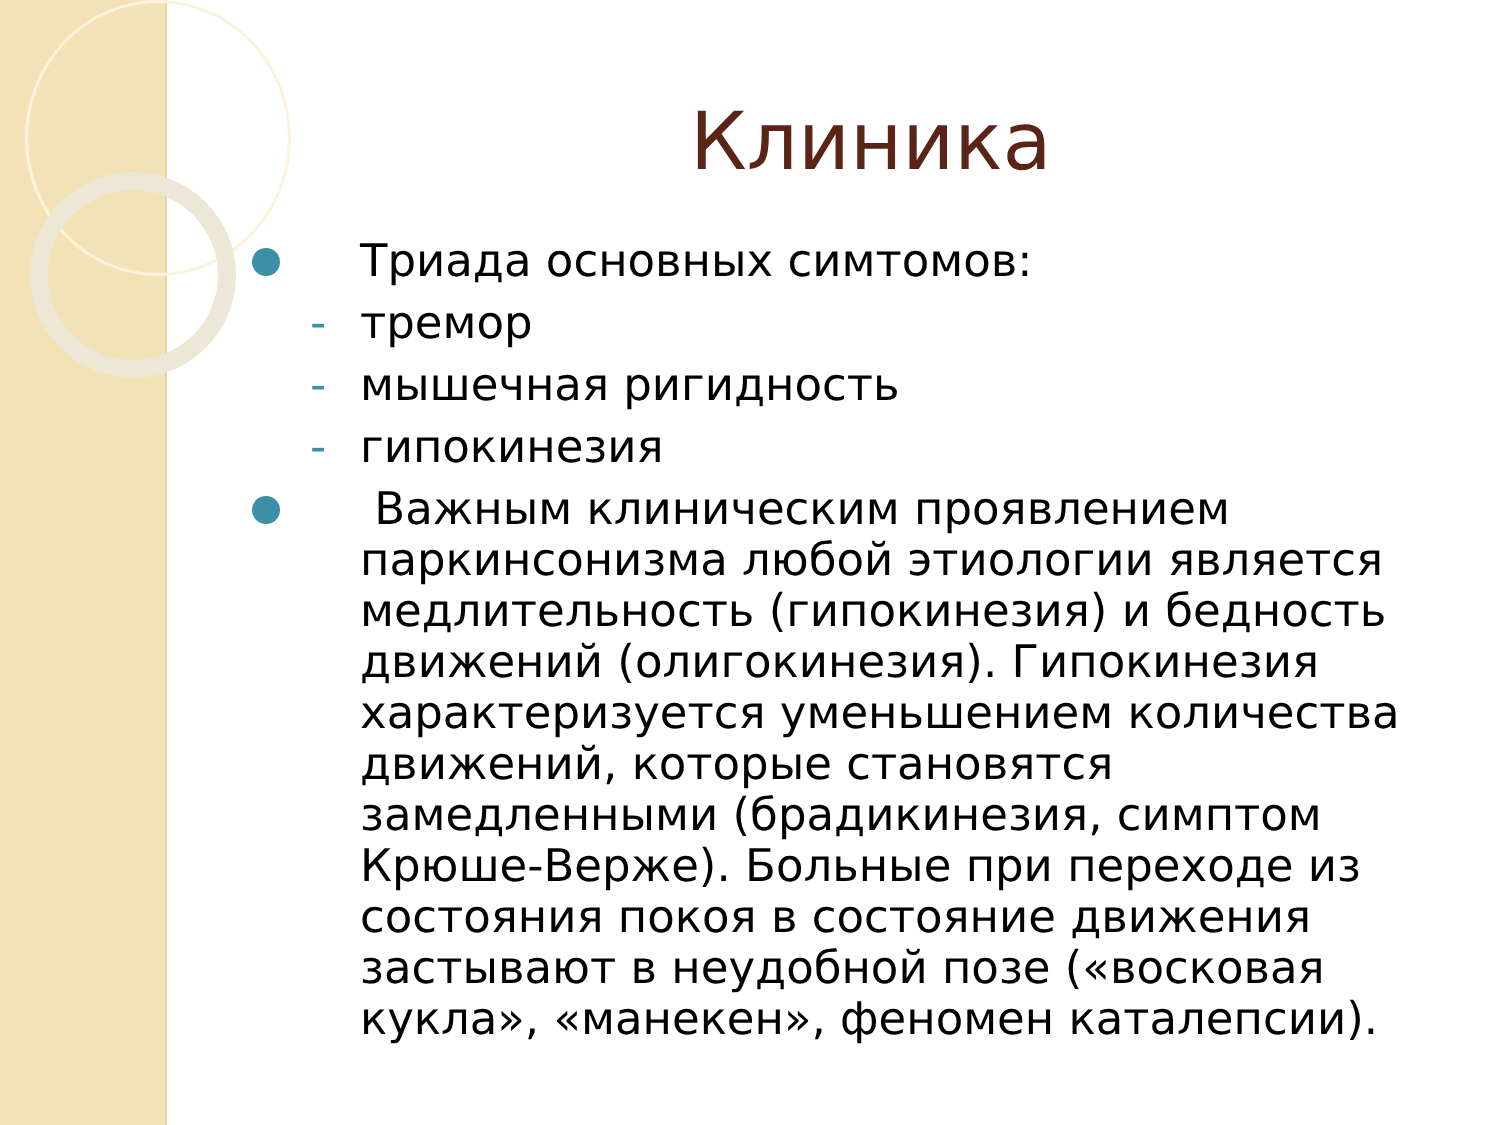Клиника
Триада основных симтомов:
- тремор
- мышечная ригидность
- гипокинезия
Важным клиническим проявлением паркинсонизма любой этиологии является медлительность (гипокинезия) и бедность движений (олигокинезия). Гипокинезия характеризуется уменьшением количества движений, которые становятся замедленными (брадикинезия, симптом Крюше-Верже). Больные при переходе из состояния покоя в состояние движения застывают в неудобной позе («восковая кукла», «манекен», феномен каталепсии).